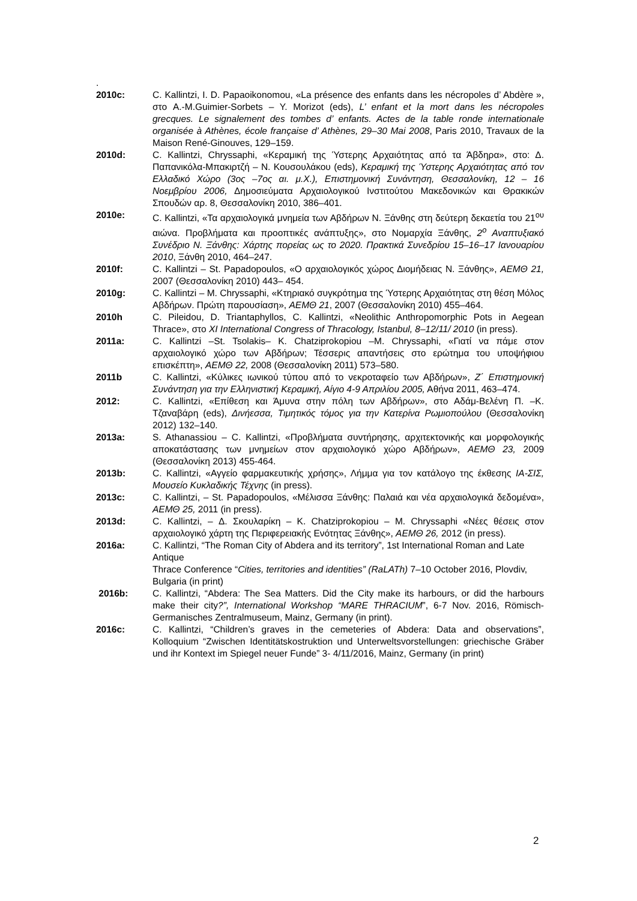.
2010c: C. Kallintzi, I. D. Papaoikonomou, «La présence des enfants dans les nécropoles d’ Abdère », στο A.-M.Guimier-Sorbets – Y. Morizot (eds), L’ enfant et la mort dans les nécropoles grecques. Le signalement des tombes d’ enfants. Actes de la table ronde internationale organisée à Athènes, école française d’ Athènes, 29–30 Mai 2008, Paris 2010, Travaux de la Maison René-Ginouves, 129–159.
2010d: C. Kallintzi, Chryssaphi, «Κεραμική της Ύστερης Αρχαιότητας από τα Άβδηρα», στο: Δ. Παπανικόλα-Μπακιρτζή – Ν. Κουσουλάκου (eds), Κεραμική της Ύστερης Αρχαιότητας από τον Ελλαδικό Χώρο (3ος –7ος αι. μ.Χ.), Επιστημονική Συνάντηση, Θεσσαλονίκη, 12 – 16 Νοεμβρίου 2006, Δημοσιεύματα Αρχαιολογικού Ινστιτούτου Μακεδονικών και Θρακικών Σπουδών αρ. 8, Θεσσαλονίκη 2010, 386–401.
2010e: C. Kallintzi, «Τα αρχαιολογικά μνημεία των Αβδήρων Ν. Ξάνθης στη δεύτερη δεκαετία του 21<sup>ου</sup> αιώνα. Προβλήματα και προοπτικές ανάπτυξης», στο Νομαρχία Ξάνθης, 2<sup>ο</sup> Αναπτυξιακό Συνέδριο Ν. Ξάνθης: Χάρτης πορείας ως το 2020. Πρακτικά Συνεδρίου 15–16–17 Ιανουαρίου 2010, Ξάνθη 2010, 464–247.
2010f: C. Kallintzi – St. Papadopoulos, «Ο αρχαιολογικός χώρος Διομήδειας Ν. Ξάνθης», ΑΕΜΘ 21, 2007 (Θεσσαλονίκη 2010) 443– 454.
2010g: C. Kallintzi – M. Chryssaphi, «Κτηριακό συγκρότημα της Ύστερης Αρχαιότητας στη θέση Μόλος Αβδήρων. Πρώτη παρουσίαση», ΑΕΜΘ 21, 2007 (Θεσσαλονίκη 2010) 455–464.
2010h C. Pileidou, D. Triantaphyllos, C. Kallintzi, «Neolithic Anthropomorphic Pots in Aegean Thrace», στο XI International Congress of Thracology, Istanbul, 8–12/11/ 2010 (in press).
2011a: C. Kallintzi –St. Tsolakis– K. Chatziprokopiou –M. Chryssaphi, «Γιατί να πάμε στον αρχαιολογικό χώρο των Αβδήρων; Τέσσερις απαντήσεις στο ερώτημα του υποψήφιου επισκέπτη», ΑΕΜΘ 22, 2008 (Θεσσαλονίκη 2011) 573–580.
2011b C. Kallintzi, «Κύλικες ιωνικού τύπου από το νεκροταφείο των Αβδήρων», Ζ΄ Επιστημονική Συνάντηση για την Ελληνιστική Κεραμική, Αίγιο 4-9 Απριλίου 2005, Αθήνα 2011, 463–474.
2012: C. Kallintzi, «Επίθεση και Άμυνα στην πόλη των Αβδήρων», στο Αδάμ-Βελένη Π. –Κ. Τζαναβάρη (eds), Δινήεσσα, Τιμητικός τόμος για την Κατερίνα Ρωμιοπούλου (Θεσσαλονίκη 2012) 132–140.
2013a: S. Athanassiou – C. Kallintzi, «Προβλήματα συντήρησης, αρχιτεκτονικής και μορφολογικής αποκατάστασης των μνημείων στον αρχαιολογικό χώρο Αβδήρων», ΑΕΜΘ 23, 2009 (Θεσσαλονίκη 2013) 455-464.
2013b: C. Kallintzi, «Αγγείο φαρμακευτικής χρήσης», Λήμμα για τον κατάλογο της έκθεσης ΙΑ-ΣΙΣ, Μουσείο Κυκλαδικής Τέχνης (in press).
2013c: C. Kallintzi, – St. Papadopoulos, «Μέλισσα Ξάνθης: Παλαιά και νέα αρχαιολογικά δεδομένα», ΑΕΜΘ 25, 2011 (in press).
2013d: C. Kallintzi, – Δ. Σκουλαρίκη – K. Chatziprokopiou – M. Chryssaphi «Νέες θέσεις στον αρχαιολογικό χάρτη της Περιφερειακής Ενότητας Ξάνθης», ΑΕΜΘ 26, 2012 (in press).
2016a: C. Kallintzi, “The Roman City of Abdera and its territory”, 1st International Roman and Late Antique
Thrace Conference “Cities, territories and identities” (RaLATh) 7–10 October 2016, Plovdiv, Bulgaria (in print)
2016b: C. Kallintzi, “Abdera: The Sea Matters. Did the City make its harbours, or did the harbours make their city?”, International Workshop “MARE THRACIUM”, 6-7 Nov. 2016, Römisch-Germanisches Zentralmuseum, Mainz, Germany (in print).
2016c: C. Kallintzi, “Children’s graves in the cemeteries of Abdera: Data and observations”, Kolloquium “Zwischen Identitätskostruktion und Unterweltsvorstellungen: griechische Gräber und ihr Kontext im Spiegel neuer Funde” 3- 4/11/2016, Mainz, Germany (in print)
2